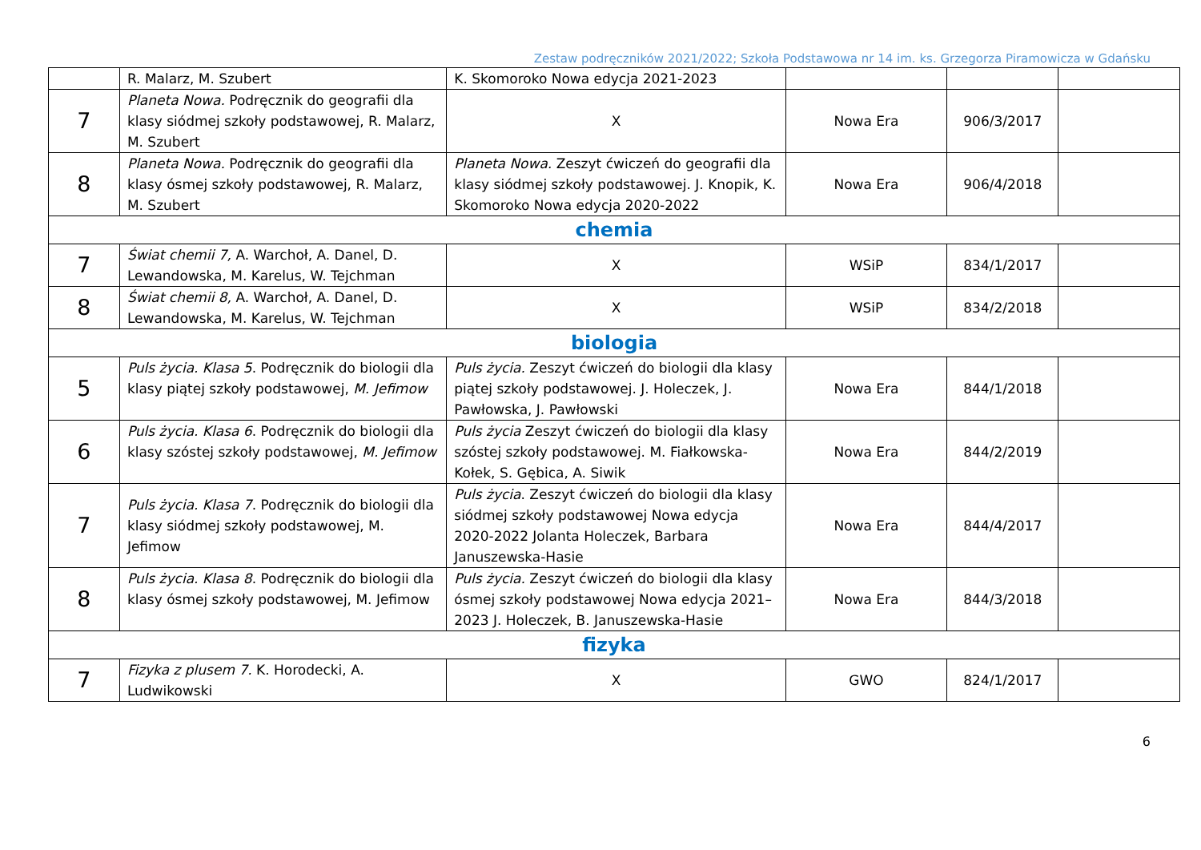Zestaw podręczników 2021/2022; Szkoła Podstawowa nr 14 im. ks. Grzegorza Piramowicza w Gdańsku
| | R. Malarz, M. Szubert | K. Skomoroko Nowa edycja 2021-2023 | | | |
| 7 | Planeta Nowa. Podręcznik do geografii dla klasy siódmej szkoły podstawowej, R. Malarz, M. Szubert | X | Nowa Era | 906/3/2017 | |
| 8 | Planeta Nowa. Podręcznik do geografii dla klasy ósmej szkoły podstawowej, R. Malarz, M. Szubert | Planeta Nowa. Zeszyt ćwiczeń do geografii dla klasy siódmej szkoły podstawowej. J. Knopik, K. Skomoroko Nowa edycja 2020-2022 | Nowa Era | 906/4/2018 | |
| chemia | | | | | |
| 7 | Świat chemii 7, A. Warchoł, A. Danel, D. Lewandowska, M. Karelus, W. Tejchman | X | WSiP | 834/1/2017 | |
| 8 | Świat chemii 8, A. Warchoł, A. Danel, D. Lewandowska, M. Karelus, W. Tejchman | X | WSiP | 834/2/2018 | |
| biologia | | | | | |
| 5 | Puls życia. Klasa 5 . Podręcznik do biologii dla klasy piątej szkoły podstawowej, M. Jefimow | Puls życia. Zeszyt ćwiczeń do biologii dla klasy piątej szkoły podstawowej. J. Holeczek, J. Pawłowska, J. Pawłowski | Nowa Era | 844/1/2018 | |
| 6 | Puls życia. Klasa 6 . Podręcznik do biologii dla klasy szóstej szkoły podstawowej, M. Jefimow | Puls życia Zeszyt ćwiczeń do biologii dla klasy szóstej szkoły podstawowej. M. Fiałkowska-Kołek, S. Gębica, A. Siwik | Nowa Era | 844/2/2019 | |
| 7 | Puls życia. Klasa 7 . Podręcznik do biologii dla klasy siódmej szkoły podstawowej, M. Jefimow | Puls życia . Zeszyt ćwiczeń do biologii dla klasy siódmej szkoły podstawowej Nowa edycja 2020-2022 Jolanta Holeczek, Barbara Januszewska-Hasie | Nowa Era | 844/4/2017 | |
| 8 | Puls życia. Klasa 8 . Podręcznik do biologii dla klasy ósmej szkoły podstawowej, M. Jefimow | Puls życia. Zeszyt ćwiczeń do biologii dla klasy ósmej szkoły podstawowej Nowa edycja 2021–2023 J. Holeczek, B. Januszewska-Hasie | Nowa Era | 844/3/2018 | |
| fizyka | | | | | |
| 7 | Fizyka z plusem 7. K. Horodecki, A. Ludwikowski | X | GWO | 824/1/2017 | |
6